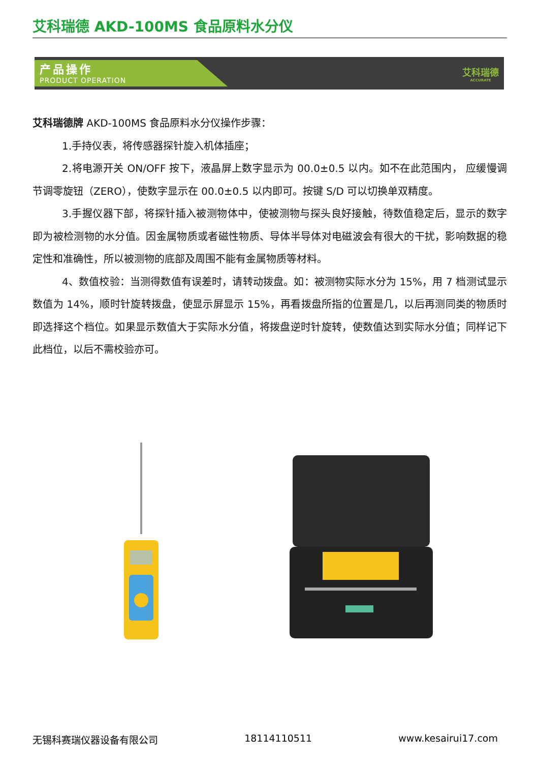艾科瑞德 AKD-100MS 食品原料水分仪
产品操作
PRODUCT OPERATION
艾科瑞德
ACCURATE
艾科瑞德牌 AKD-100MS 食品原料水分仪操作步骤：
1.手持仪表，将传感器探针旋入机体插座；
2.将电源开关 ON/OFF 按下，液晶屏上数字显示为 00.0±0.5 以内。如不在此范围内， 应缓慢调节调零旋钮（ZERO），使数字显示在 00.0±0.5 以内即可。按键 S/D 可以切换单双精度。
3.手握仪器下部，将探针插入被测物体中，使被测物与探头良好接触，待数值稳定后，显示的数字即为被检测物的水分值。因金属物质或者磁性物质、导体半导体对电磁波会有很大的干扰，影响数据的稳定性和准确性，所以被测物的底部及周围不能有金属物质等材料。
4、数值校验：当测得数值有误差时，请转动拨盘。如：被测物实际水分为 15%，用 7 档测试显示数值为 14%，顺时针旋转拨盘，使显示屏显示 15%，再看拨盘所指的位置是几，以后再测同类的物质时即选择这个档位。如果显示数值大于实际水分值，将拨盘逆时针旋转，使数值达到实际水分值；同样记下此档位，以后不需校验亦可。
无锡科赛瑞仪器设备有限公司 18114110511 www.kesairui17.com